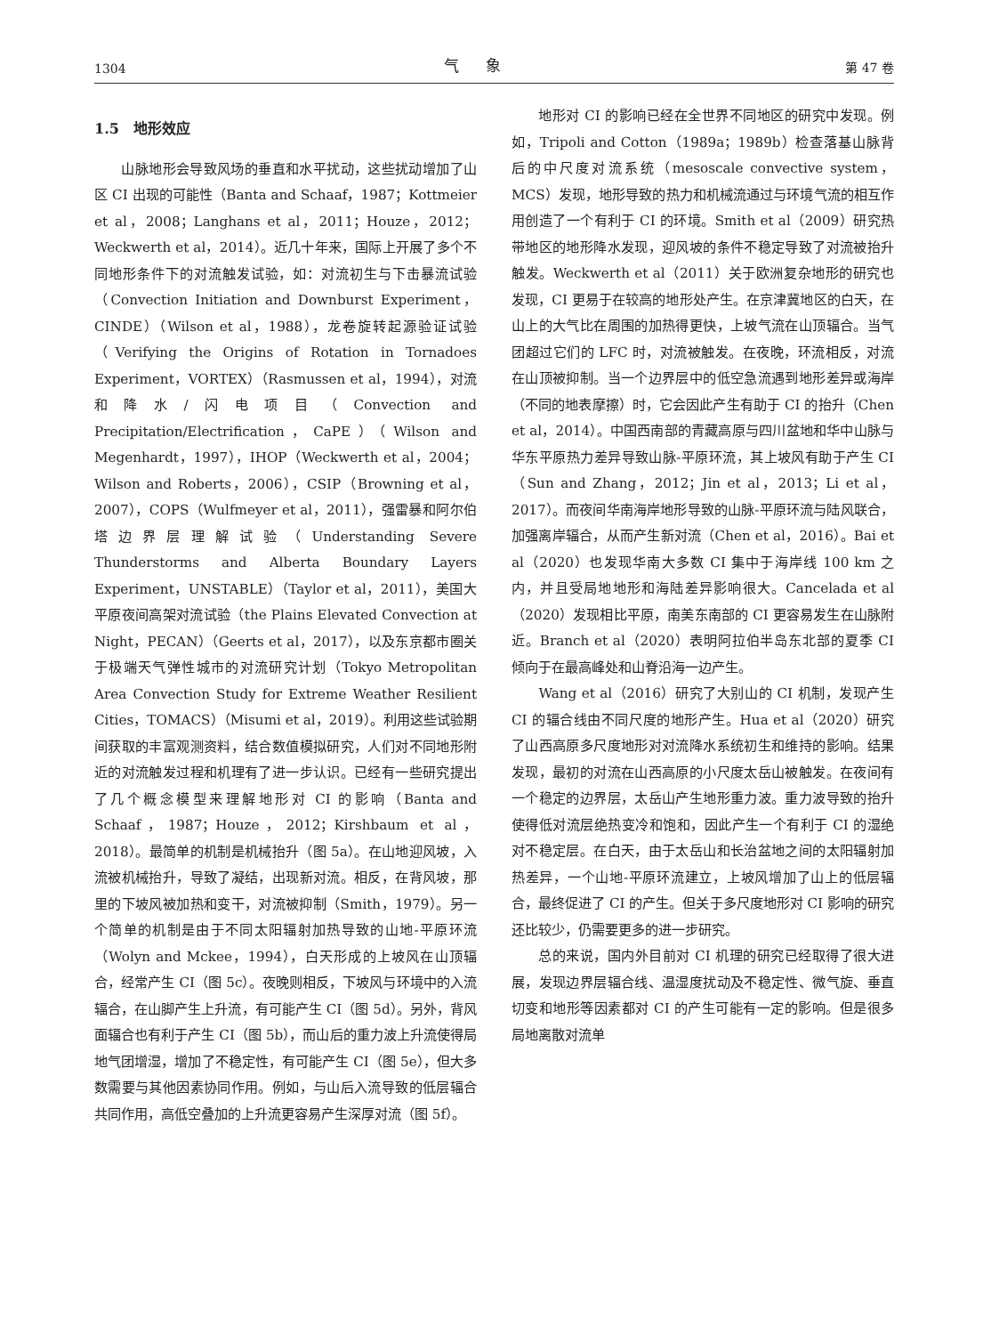1304 气象 第 47 卷
1.5　地形效应
山脉地形会导致风场的垂直和水平扰动，这些扰动增加了山区 CI 出现的可能性（Banta and Schaaf，1987；Kottmeier et al，2008；Langhans et al，2011；Houze，2012；Weckwerth et al，2014）。近几十年来，国际上开展了多个不同地形条件下的对流触发试验，如：对流初生与下击暴流试验（Convection Initiation and Downburst Experiment，CINDE）（Wilson et al，1988），龙卷旋转起源验证试验（Verifying the Origins of Rotation in Tornadoes Experiment，VORTEX）（Rasmussen et al，1994），对流和降水/闪电项目（Convection and Precipitation/Electrification，CaPE）（Wilson and Megenhardt，1997），IHOP（Weckwerth et al，2004；Wilson and Roberts，2006），CSIP（Browning et al，2007），COPS（Wulfmeyer et al，2011），强雷暴和阿尔伯塔边界层理解试验（Understanding Severe Thunderstorms and Alberta Boundary Layers Experiment，UNSTABLE）（Taylor et al，2011），美国大平原夜间高架对流试验（the Plains Elevated Convection at Night，PECAN）（Geerts et al，2017），以及东京都市圈关于极端天气弹性城市的对流研究计划（Tokyo Metropolitan Area Convection Study for Extreme Weather Resilient Cities，TOMACS）（Misumi et al，2019）。利用这些试验期间获取的丰富观测资料，结合数值模拟研究，人们对不同地形附近的对流触发过程和机理有了进一步认识。已经有一些研究提出了几个概念模型来理解地形对 CI 的影响（Banta and Schaaf，1987；Houze，2012；Kirshbaum et al，2018）。最简单的机制是机械抬升（图 5a）。在山地迎风坡，入流被机械抬升，导致了凝结，出现新对流。相反，在背风坡，那里的下坡风被加热和变干，对流被抑制（Smith，1979）。另一个简单的机制是由于不同太阳辐射加热导致的山地-平原环流（Wolyn and Mckee，1994），白天形成的上坡风在山顶辐合，经常产生 CI（图 5c）。夜晚则相反，下坡风与环境中的入流辐合，在山脚产生上升流，有可能产生 CI（图 5d）。另外，背风面辐合也有利于产生 CI（图 5b），而山后的重力波上升流使得局地气团增湿，增加了不稳定性，有可能产生 CI（图 5e），但大多数需要与其他因素协同作用。例如，与山后入流导致的低层辐合共同作用，高低空叠加的上升流更容易产生深厚对流（图 5f）。
地形对 CI 的影响已经在全世界不同地区的研究中发现。例如，Tripoli and Cotton（1989a；1989b）检查落基山脉背后的中尺度对流系统（mesoscale convective system，MCS）发现，地形导致的热力和机械流通过与环境气流的相互作用创造了一个有利于 CI 的环境。Smith et al（2009）研究热带地区的地形降水发现，迎风坡的条件不稳定导致了对流被抬升触发。Weckwerth et al（2011）关于欧洲复杂地形的研究也发现，CI 更易于在较高的地形处产生。在京津冀地区的白天，在山上的大气比在周围的加热得更快，上坡气流在山顶辐合。当气团超过它们的 LFC 时，对流被触发。在夜晚，环流相反，对流在山顶被抑制。当一个边界层中的低空急流遇到地形差异或海岸（不同的地表摩擦）时，它会因此产生有助于 CI 的抬升（Chen et al，2014）。中国西南部的青藏高原与四川盆地和华中山脉与华东平原热力差异导致山脉-平原环流，其上坡风有助于产生 CI（Sun and Zhang，2012；Jin et al，2013；Li et al，2017）。而夜间华南海岸地形导致的山脉-平原环流与陆风联合，加强离岸辐合，从而产生新对流（Chen et al，2016）。Bai et al（2020）也发现华南大多数 CI 集中于海岸线 100 km 之内，并且受局地地形和海陆差异影响很大。Cancelada et al（2020）发现相比平原，南美东南部的 CI 更容易发生在山脉附近。Branch et al（2020）表明阿拉伯半岛东北部的夏季 CI 倾向于在最高峰处和山脊沿海一边产生。
Wang et al（2016）研究了大别山的 CI 机制，发现产生 CI 的辐合线由不同尺度的地形产生。Hua et al（2020）研究了山西高原多尺度地形对对流降水系统初生和维持的影响。结果发现，最初的对流在山西高原的小尺度太岳山被触发。在夜间有一个稳定的边界层，太岳山产生地形重力波。重力波导致的抬升使得低对流层绝热变冷和饱和，因此产生一个有利于 CI 的湿绝对不稳定层。在白天，由于太岳山和长治盆地之间的太阳辐射加热差异，一个山地-平原环流建立，上坡风增加了山上的低层辐合，最终促进了 CI 的产生。但关于多尺度地形对 CI 影响的研究还比较少，仍需要更多的进一步研究。
总的来说，国内外目前对 CI 机理的研究已经取得了很大进展，发现边界层辐合线、温湿度扰动及不稳定性、微气旋、垂直切变和地形等因素都对 CI 的产生可能有一定的影响。但是很多局地离散对流单